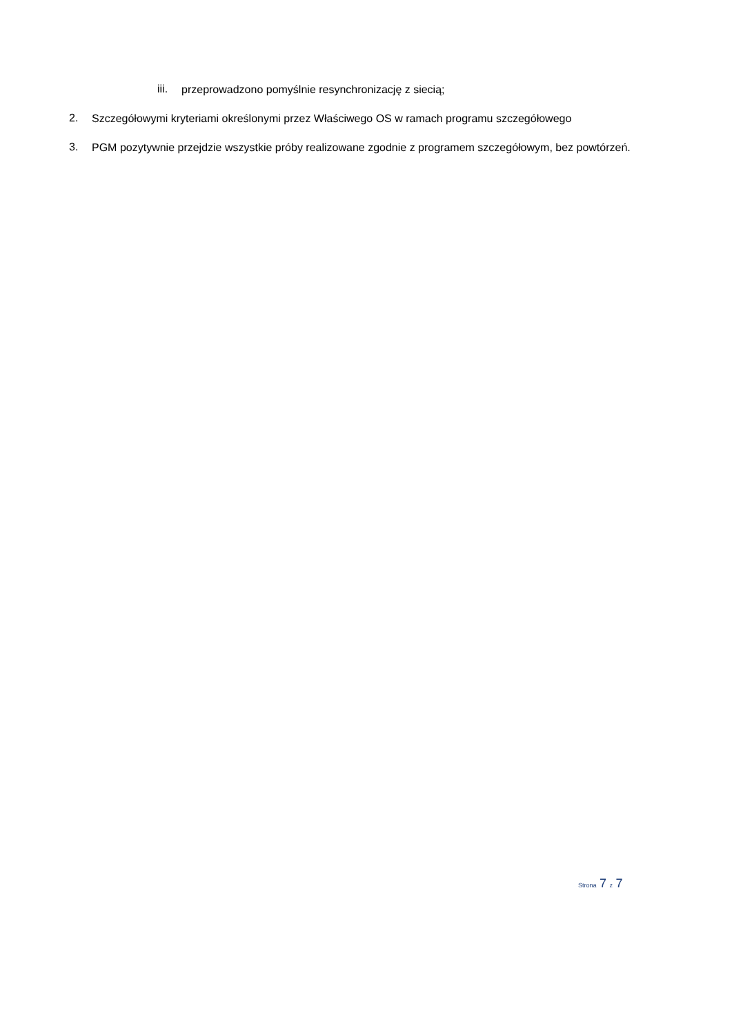iii.
przeprowadzono pomyślnie resynchronizację z siecią;
2.
Szczegółowymi kryteriami określonymi przez Właściwego OS w ramach programu szczegółowego
3.
PGM pozytywnie przejdzie wszystkie próby realizowane zgodnie z programem szczegółowym, bez powtórzeń.
Strona 7 z 7